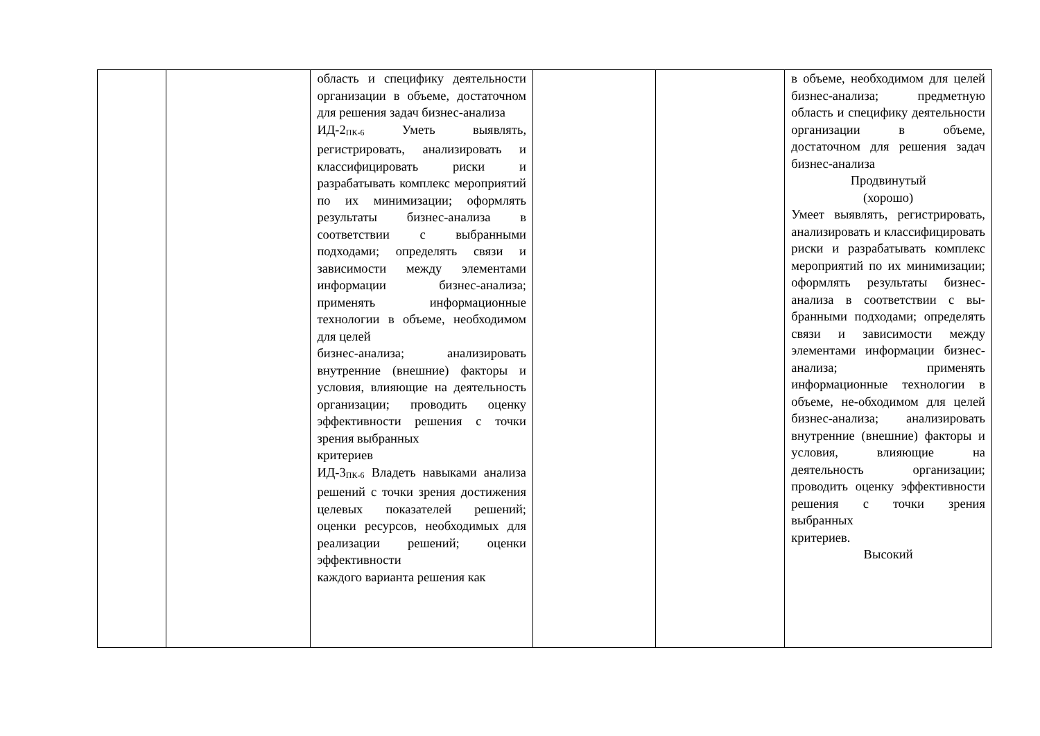| | | область и специфику деятельности организации в объеме, достаточном для решения задач бизнес-анализа ИД-2<sub>ПК-6</sub> Уметь выявлять, регистрировать, анализировать и классифицировать риски и разрабатывать комплекс мероприятий по их минимизации; оформлять результаты бизнес-анализа в соответствии с выбранными подходами; определять связи и зависимости между элементами информации бизнес-анализа; применять информационные технологии в объеме, необходимом для целей бизнес-анализа; анализировать внутренние (внешние) факторы и условия, влияющие на деятельность организации; проводить оценку эффективности решения с точки зрения выбранных критериев ИД-3<sub>ПК-6</sub> Владеть навыками анализа решений с точки зрения достижения целевых показателей решений; оценки ресурсов, необходимых для реализации решений; оценки эффективности каждого варианта решения как | | | в объеме, необходимом для целей бизнес-анализа; предметную область и специфику деятельности организации в объеме, достаточном для решения задач бизнес-анализа Продвинутый (хорошо) Умеет выявлять, регистрировать, анализировать и классифицировать риски и разрабатывать комплекс мероприятий по их минимизации; оформлять результаты бизнес-анализа в соответствии с вы-бранными подходами; определять связи и зависимости между элементами информации бизнес-анализа; применять информационные технологии в объеме, не-обходимом для целей бизнес-анализа; анализировать внутренние (внешние) факторы и условия, влияющие на деятельность организации; проводить оценку эффективности решения с точки зрения выбранных критериев. Высокий |